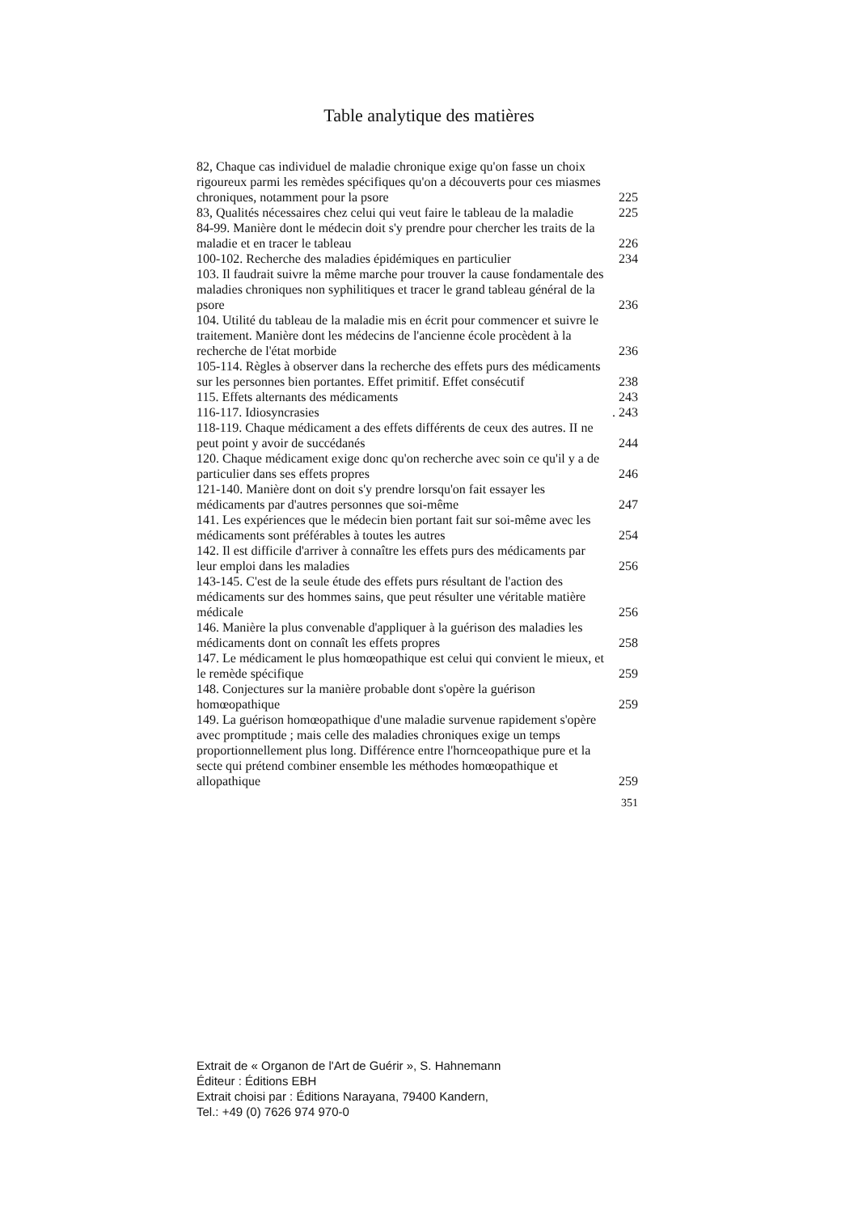Table analytique des matières
82, Chaque cas individuel de maladie chronique exige qu'on fasse un choix rigoureux parmi les remèdes spécifiques qu'on a découverts pour ces miasmes chroniques, notamment pour la psore 225
83, Qualités nécessaires chez celui qui veut faire le tableau de la maladie 225
84-99. Manière dont le médecin doit s'y prendre pour chercher les traits de la maladie et en tracer le tableau 226
100-102. Recherche des maladies épidémiques en particulier 234
103. Il faudrait suivre la même marche pour trouver la cause fondamentale des maladies chroniques non syphilitiques et tracer le grand tableau général de la psore 236
104. Utilité du tableau de la maladie mis en écrit pour commencer et suivre le traitement. Manière dont les médecins de l'ancienne école procèdent à la recherche de l'état morbide 236
105-114. Règles à observer dans la recherche des effets purs des médicaments sur les personnes bien portantes. Effet primitif. Effet consécutif 238
115. Effets alternants des médicaments 243
116-117. Idiosyncrasies. 243
118-119. Chaque médicament a des effets différents de ceux des autres. II ne peut point y avoir de succédanés 244
120. Chaque médicament exige donc qu'on recherche avec soin ce qu'il y a de particulier dans ses effets propres 246
121-140. Manière dont on doit s'y prendre lorsqu'on fait essayer les médicaments par d'autres personnes que soi-même 247
141. Les expériences que le médecin bien portant fait sur soi-même avec les médicaments sont préférables à toutes les autres 254
142. Il est difficile d'arriver à connaître les effets purs des médicaments par leur emploi dans les maladies 256
143-145. C'est de la seule étude des effets purs résultant de l'action des médicaments sur des hommes sains, que peut résulter une véritable matière médicale 256
146. Manière la plus convenable d'appliquer à la guérison des maladies les médicaments dont on connaît les effets propres 258
147. Le médicament le plus homœopathique est celui qui convient le mieux, et le remède spécifique 259
148. Conjectures sur la manière probable dont s'opère la guérison homœopathique 259
149. La guérison homœopathique d'une maladie survenue rapidement s'opère avec promptitude ; mais celle des maladies chroniques exige un temps proportionnellement plus long. Différence entre l'hornceopathique pure et la secte qui prétend combiner ensemble les méthodes homœopathique et allopathique 259
351
Extrait de « Organon de l'Art de Guérir », S. Hahnemann
Éditeur : Éditions EBH
Extrait choisi par : Éditions Narayana, 79400 Kandern,
Tel.: +49 (0) 7626 974 970-0